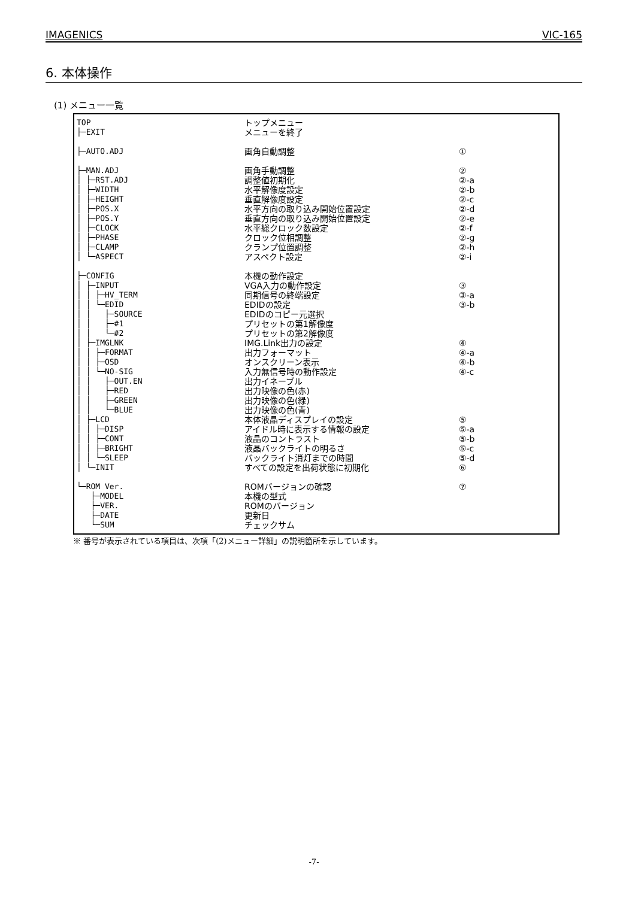IMAGENICS VIC-165
6. 本体操作
(1) メニュー一覧
TOP
トップメニュー
├─EXIT
メニューを終了
├─AUTO.ADJ
画角自動調整 ①
├─MAN.ADJ
画角手動調整 ②
│ ├─RST.ADJ
調整値初期化 ②-a
│ ├─WIDTH
水平解像度設定 ②-b
│ ├─HEIGHT
垂直解像度設定 ②-c
│ ├─POS.X
水平方向の取り込み開始位置設定 ②-d
│ ├─POS.Y
垂直方向の取り込み開始位置設定 ②-e
│ ├─CLOCK
水平総クロック数設定 ②-f
│ ├─PHASE
クロック位相調整 ②-g
│ ├─CLAMP
クランプ位置調整 ②-h
│ └─ASPECT
アスペクト設定 ②-i
├─CONFIG
本機の動作設定
│ ├─INPUT
VGA入力の動作設定 ③
│ │ ├─HV_TERM
同期信号の終端設定 ③-a
│ │ └─EDID
EDIDの設定 ③-b
│ │ ├─SOURCE
EDIDのコピー元選択
│ │ ├─#1
プリセットの第1解像度
│ │ └─#2
プリセットの第2解像度
│ ├─IMGLNK
IMG.Link出力の設定 ④
│ │ ├─FORMAT
出力フォーマット ④-a
│ │ ├─OSD
オンスクリーン表示 ④-b
│ │ └─NO-SIG
入力無信号時の動作設定 ④-c
│ │ ├─OUT.EN
出力イネーブル
│ │ ├─RED
出力映像の色(赤)
│ │ ├─GREEN
出力映像の色(緑)
│ │ └─BLUE
出力映像の色(青)
│ ├─LCD
本体液晶ディスプレイの設定 ⑤
│ │ ├─DISP
アイドル時に表示する情報の設定 ⑤-a
│ │ ├─CONT
液晶のコントラスト ⑤-b
│ │ ├─BRIGHT
液晶バックライトの明るさ ⑤-c
│ │ └─SLEEP
バックライト消灯までの時間 ⑤-d
│ └─INIT
すべての設定を出荷状態に初期化 ⑥
└─ROM Ver.
ROMバージョンの確認 ⑦
├─MODEL
本機の型式
├─VER.
ROMのバージョン
├─DATE
更新日
└─SUM
チェックサム
※ 番号が表示されている項目は、次項「(2)メニュー詳細」の説明箇所を示しています。
-7-